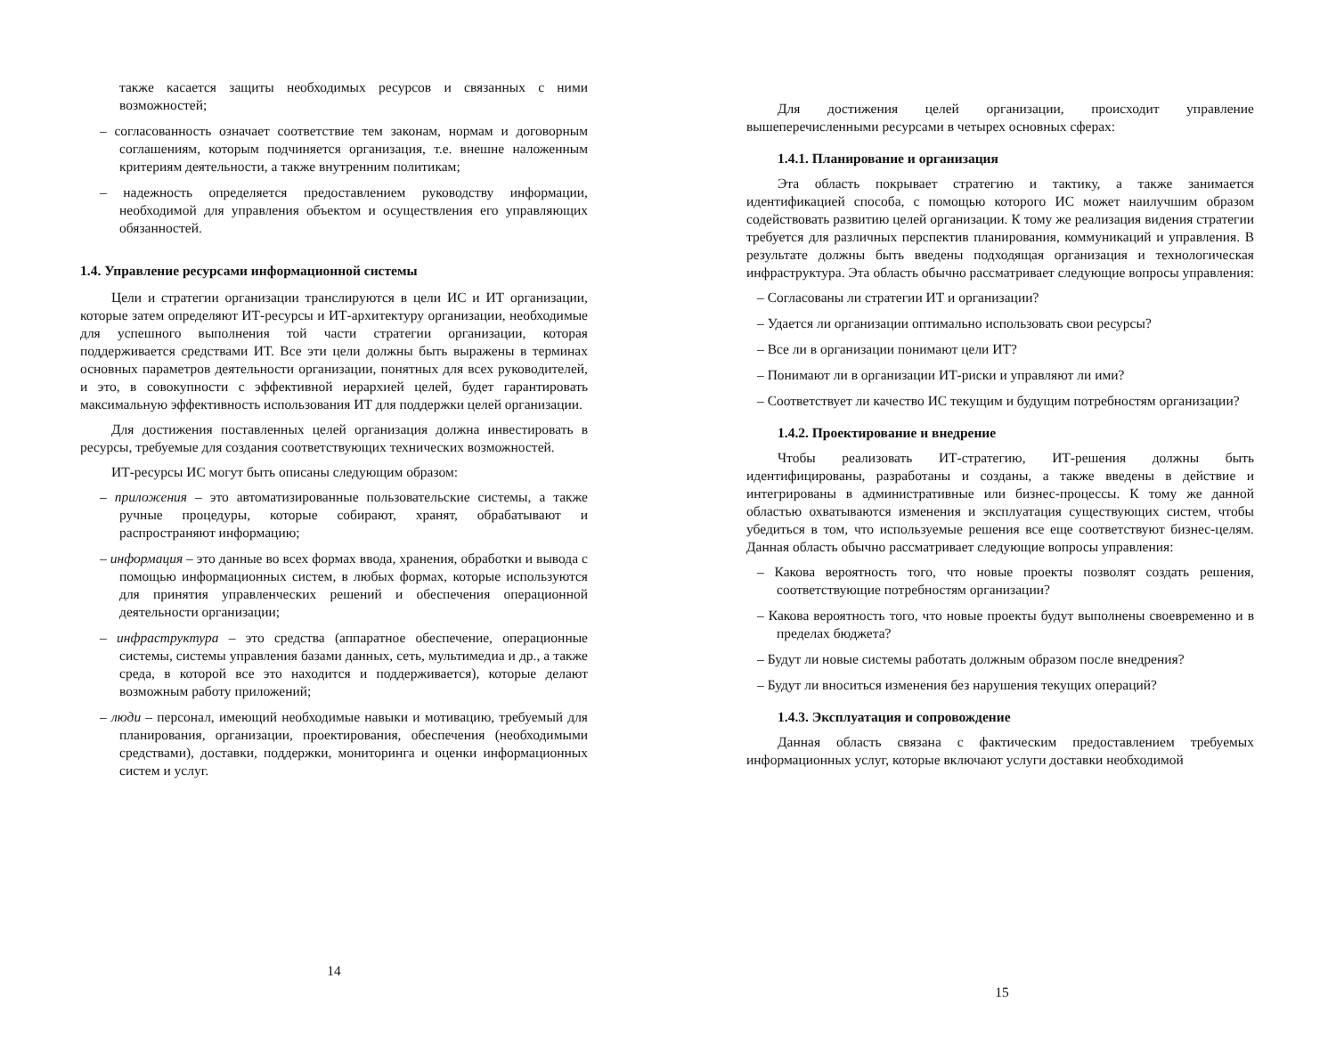также касается защиты необходимых ресурсов и связанных с ними возможностей;
– согласованность означает соответствие тем законам, нормам и договорным соглашениям, которым подчиняется организация, т.е. внешне наложенным критериям деятельности, а также внутренним политикам;
– надежность определяется предоставлением руководству информации, необходимой для управления объектом и осуществления его управляющих обязанностей.
1.4. Управление ресурсами информационной системы
Цели и стратегии организации транслируются в цели ИС и ИТ организации, которые затем определяют ИТ-ресурсы и ИТ-архитектуру организации, необходимые для успешного выполнения той части стратегии организации, которая поддерживается средствами ИТ. Все эти цели должны быть выражены в терминах основных параметров деятельности организации, понятных для всех руководителей, и это, в совокупности с эффективной иерархией целей, будет гарантировать максимальную эффективность использования ИТ для поддержки целей организации.
Для достижения поставленных целей организация должна инвестировать в ресурсы, требуемые для создания соответствующих технических возможностей.
ИТ-ресурсы ИС могут быть описаны следующим образом:
– приложения – это автоматизированные пользовательские системы, а также ручные процедуры, которые собирают, хранят, обрабатывают и распространяют информацию;
– информация – это данные во всех формах ввода, хранения, обработки и вывода с помощью информационных систем, в любых формах, которые используются для принятия управленческих решений и обеспечения операционной деятельности организации;
– инфраструктура – это средства (аппаратное обеспечение, операционные системы, системы управления базами данных, сеть, мультимедиа и др., а также среда, в которой все это находится и поддерживается), которые делают возможным работу приложений;
– люди – персонал, имеющий необходимые навыки и мотивацию, требуемый для планирования, организации, проектирования, обеспечения (необходимыми средствами), доставки, поддержки, мониторинга и оценки информационных систем и услуг.
14
Для достижения целей организации, происходит управление вышеперечисленными ресурсами в четырех основных сферах:
1.4.1. Планирование и организация
Эта область покрывает стратегию и тактику, а также занимается идентификацией способа, с помощью которого ИС может наилучшим образом содействовать развитию целей организации. К тому же реализация видения стратегии требуется для различных перспектив планирования, коммуникаций и управления. В результате должны быть введены подходящая организация и технологическая инфраструктура. Эта область обычно рассматривает следующие вопросы управления:
– Согласованы ли стратегии ИТ и организации?
– Удается ли организации оптимально использовать свои ресурсы?
– Все ли в организации понимают цели ИТ?
– Понимают ли в организации ИТ-риски и управляют ли ими?
– Соответствует ли качество ИС текущим и будущим потребностям организации?
1.4.2. Проектирование и внедрение
Чтобы реализовать ИТ-стратегию, ИТ-решения должны быть идентифицированы, разработаны и созданы, а также введены в действие и интегрированы в административные или бизнес-процессы. К тому же данной областью охватываются изменения и эксплуатация существующих систем, чтобы убедиться в том, что используемые решения все еще соответствуют бизнес-целям. Данная область обычно рассматривает следующие вопросы управления:
– Какова вероятность того, что новые проекты позволят создать решения, соответствующие потребностям организации?
– Какова вероятность того, что новые проекты будут выполнены своевременно и в пределах бюджета?
– Будут ли новые системы работать должным образом после внедрения?
– Будут ли вноситься изменения без нарушения текущих операций?
1.4.3. Эксплуатация и сопровождение
Данная область связана с фактическим предоставлением требуемых информационных услуг, которые включают услуги доставки необходимой
15